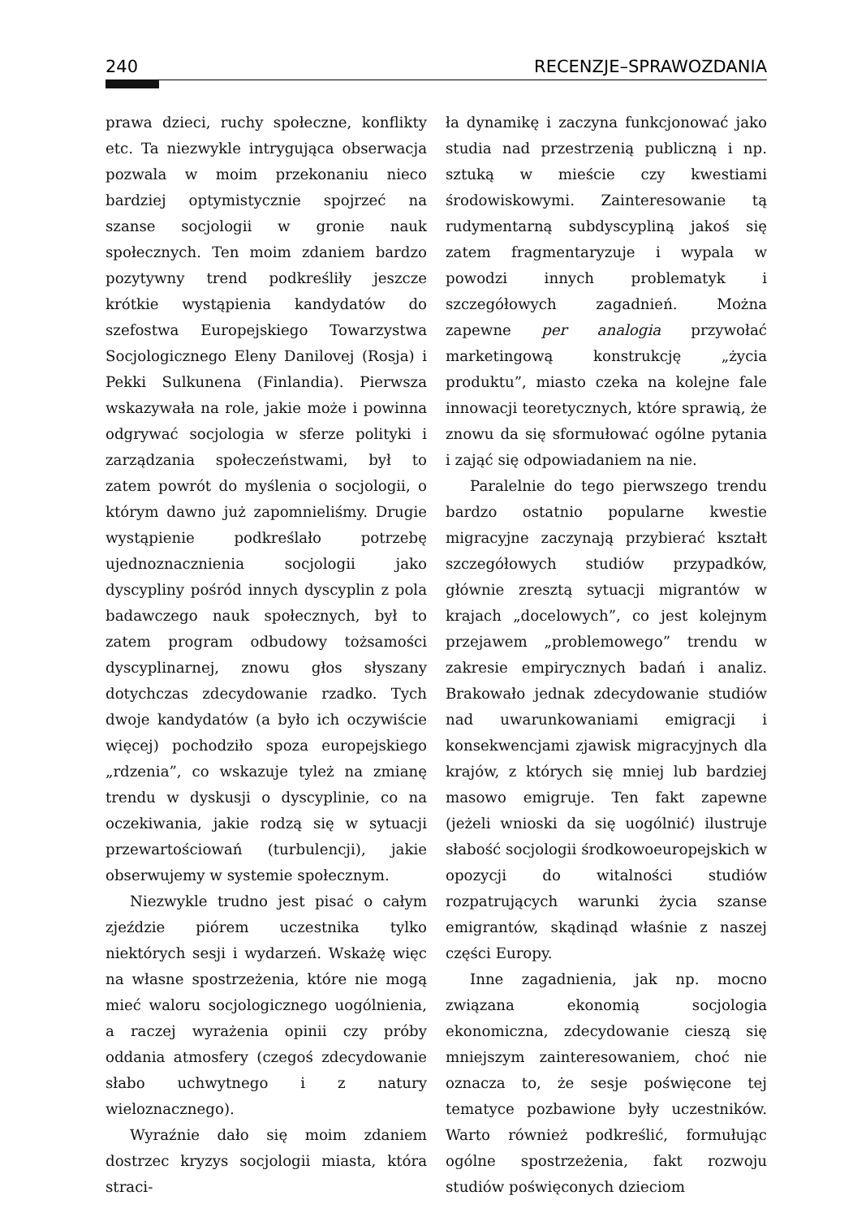240 RECENZJE–SPRAWOZDANIA
prawa dzieci, ruchy społeczne, konflikty etc. Ta niezwykle intrygująca obserwacja pozwala w moim przekonaniu nieco bardziej optymistycznie spojrzeć na szanse socjologii w gronie nauk społecznych. Ten moim zdaniem bardzo pozytywny trend podkreśliły jeszcze krótkie wystąpienia kandydatów do szefostwa Europejskiego Towarzystwa Socjologicznego Eleny Danilovej (Rosja) i Pekki Sulkunena (Finlandia). Pierwsza wskazywała na role, jakie może i powinna odgrywać socjologia w sferze polityki i zarządzania społeczeństwami, był to zatem powrót do myślenia o socjologii, o którym dawno już zapomnieliśmy. Drugie wystąpienie podkreślało potrzebę ujednoznacznienia socjologii jako dyscypliny pośród innych dyscyplin z pola badawczego nauk społecznych, był to zatem program odbudowy tożsamości dyscyplinarnej, znowu głos słyszany dotychczas zdecydowanie rzadko. Tych dwoje kandydatów (a było ich oczywiście więcej) pochodziło spoza europejskiego „rdzenia”, co wskazuje tyleż na zmianę trendu w dyskusji o dyscyplinie, co na oczekiwania, jakie rodzą się w sytuacji przewartościowań (turbulencji), jakie obserwujemy w systemie społecznym.
Niezwykle trudno jest pisać o całym zjeździe piórem uczestnika tylko niektórych sesji i wydarzeń. Wskażę więc na własne spostrzeżenia, które nie mogą mieć waloru socjologicznego uogólnienia, a raczej wyrażenia opinii czy próby oddania atmosfery (czegoś zdecydowanie słabo uchwytnego i z natury wieloznacznego).
Wyraźnie dało się moim zdaniem dostrzec kryzys socjologii miasta, która straci-
ła dynamikę i zaczyna funkcjonować jako studia nad przestrzenią publiczną i np. sztuką w mieście czy kwestiami środowiskowymi. Zainteresowanie tą rudymentarną subdyscypliną jakoś się zatem fragmentaryzuje i wypala w powodzi innych problematyk i szczegółowych zagadnień. Można zapewne per analogia przywołać marketingową konstrukcję „życia produktu”, miasto czeka na kolejne fale innowacji teoretycznych, które sprawią, że znowu da się sformułować ogólne pytania i zająć się odpowiadaniem na nie.
Paralelnie do tego pierwszego trendu bardzo ostatnio popularne kwestie migracyjne zaczynają przybierać kształt szczegółowych studiów przypadków, głównie zresztą sytuacji migrantów w krajach „docelowych”, co jest kolejnym przejawem „problemowego” trendu w zakresie empirycznych badań i analiz. Brakowało jednak zdecydowanie studiów nad uwarunkowaniami emigracji i konsekwencjami zjawisk migracyjnych dla krajów, z których się mniej lub bardziej masowo emigruje. Ten fakt zapewne (jeżeli wnioski da się uogólnić) ilustruje słabość socjologii środkowoeuropejskich w opozycji do witalności studiów rozpatrujących warunki życia szanse emigrantów, skądinąd właśnie z naszej części Europy.
Inne zagadnienia, jak np. mocno związana ekonomią socjologia ekonomiczna, zdecydowanie cieszą się mniejszym zainteresowaniem, choć nie oznacza to, że sesje poświęcone tej tematyce pozbawione były uczestników. Warto również podkreślić, formułując ogólne spostrzeżenia, fakt rozwoju studiów poświęconych dzieciom